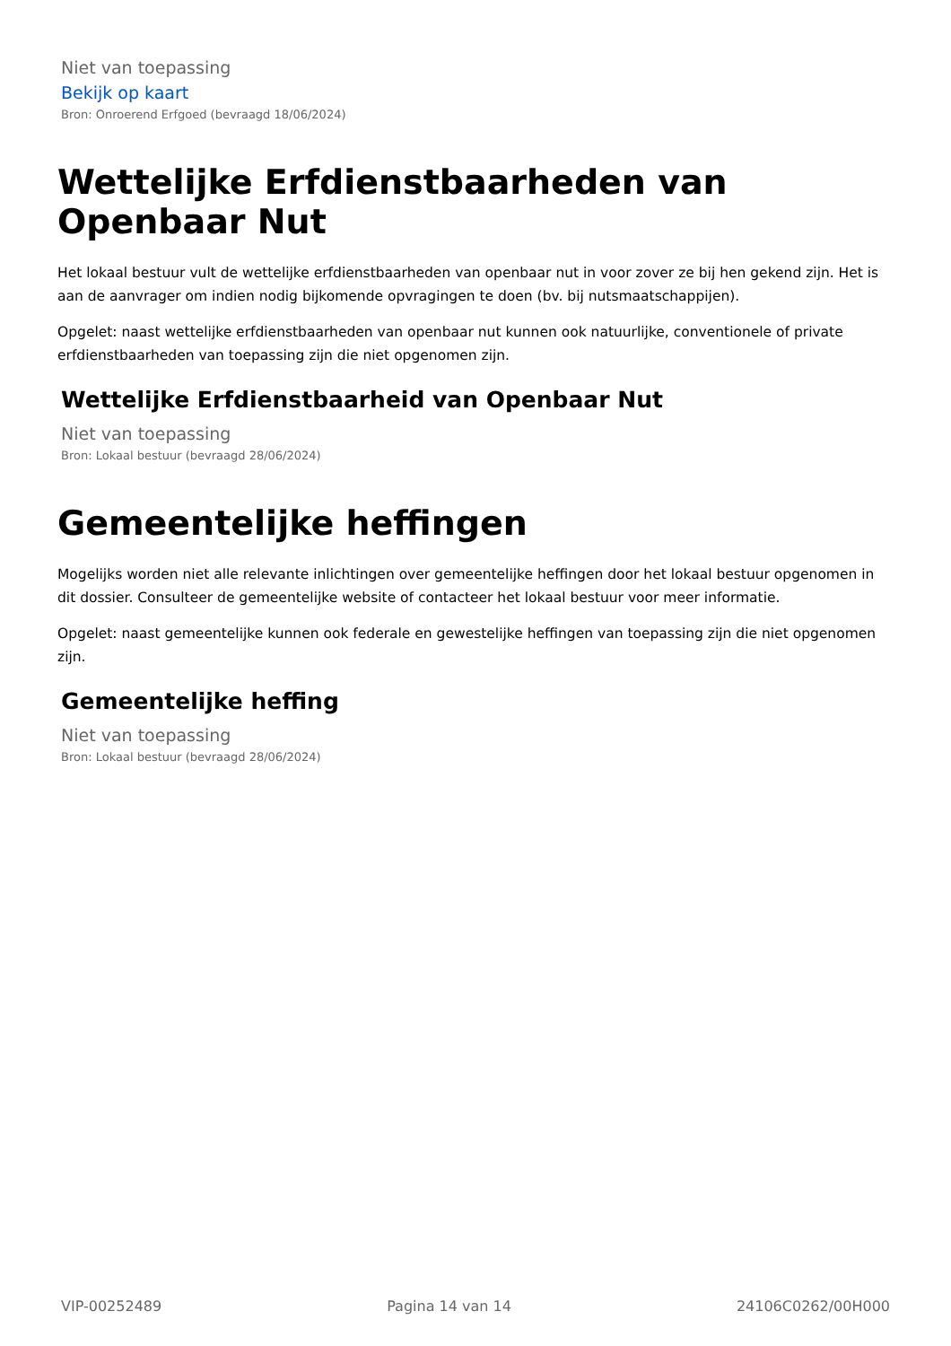Niet van toepassing
Bekijk op kaart
Bron: Onroerend Erfgoed (bevraagd 18/06/2024)
Wettelijke Erfdienstbaarheden van Openbaar Nut
Het lokaal bestuur vult de wettelijke erfdienstbaarheden van openbaar nut in voor zover ze bij hen gekend zijn. Het is aan de aanvrager om indien nodig bijkomende opvragingen te doen (bv. bij nutsmaatschappijen).
Opgelet: naast wettelijke erfdienstbaarheden van openbaar nut kunnen ook natuurlijke, conventionele of private erfdienstbaarheden van toepassing zijn die niet opgenomen zijn.
Wettelijke Erfdienstbaarheid van Openbaar Nut
Niet van toepassing
Bron: Lokaal bestuur (bevraagd 28/06/2024)
Gemeentelijke heffingen
Mogelijks worden niet alle relevante inlichtingen over gemeentelijke heffingen door het lokaal bestuur opgenomen in dit dossier. Consulteer de gemeentelijke website of contacteer het lokaal bestuur voor meer informatie.
Opgelet: naast gemeentelijke kunnen ook federale en gewestelijke heffingen van toepassing zijn die niet opgenomen zijn.
Gemeentelijke heffing
Niet van toepassing
Bron: Lokaal bestuur (bevraagd 28/06/2024)
VIP-00252489 Pagina 14 van 14 24106C0262/00H000